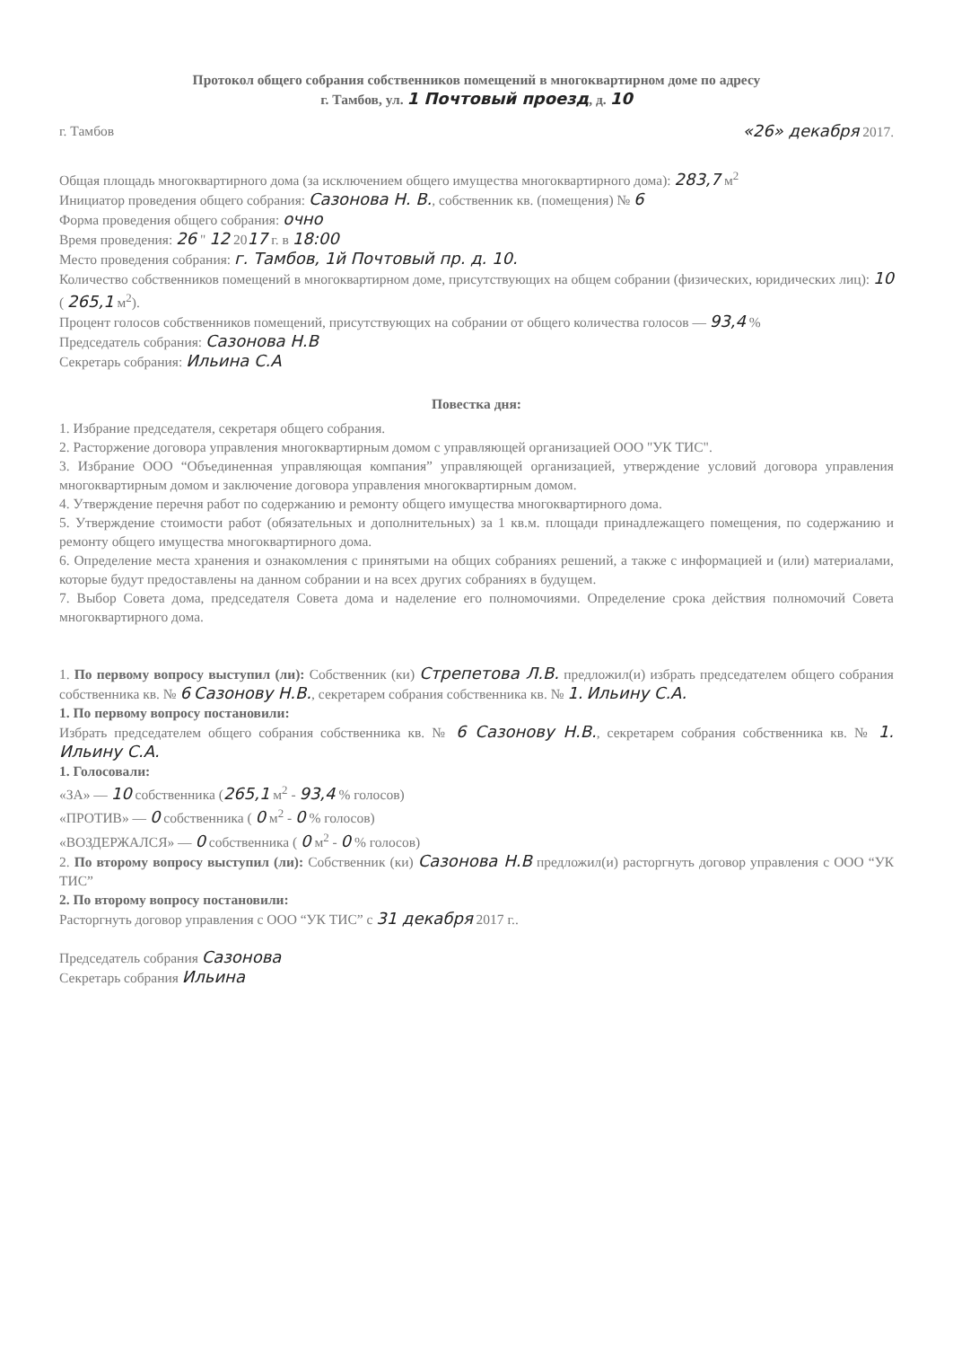Протокол общего собрания собственников помещений в многоквартирном доме по адресу
г. Тамбов, ул. 1 Почтовый проезд, д. 10
г. Тамбов «26» декабря 2017.
Общая площадь многоквартирного дома (за исключением общего имущества многоквартирного дома): 283,7 м<sup>2</sup>
Инициатор проведения общего собрания: Сазонова Н. В., собственник кв. (помещения) № 6
Форма проведения общего собрания: очно
Время проведения: 26 " 12 2017 г. в 18:00
Место проведения собрания: г. Тамбов, 1й Почтовый пр. д. 10.
Количество собственников помещений в многоквартирном доме, присутствующих на общем собрании (физических, юридических лиц): 10 ( 265,1 м<sup>2</sup>).
Процент голосов собственников помещений, присутствующих на собрании от общего количества голосов — 93,4 %
Председатель собрания: Сазонова Н.В
Секретарь собрания: Ильина С.А
Повестка дня:
1. Избрание председателя, секретаря общего собрания.
2. Расторжение договора управления многоквартирным домом с управляющей организацией ООО "УК ТИС".
3. Избрание ООО “Объединенная управляющая компания” управляющей организацией, утверждение условий договора управления многоквартирным домом и заключение договора управления многоквартирным домом.
4. Утверждение перечня работ по содержанию и ремонту общего имущества многоквартирного дома.
5. Утверждение стоимости работ (обязательных и дополнительных) за 1 кв.м. площади принадлежащего помещения, по содержанию и ремонту общего имущества многоквартирного дома.
6. Определение места хранения и ознакомления с принятыми на общих собраниях решений, а также с информацией и (или) материалами, которые будут предоставлены на данном собрании и на всех других собраниях в будущем.
7. Выбор Совета дома, председателя Совета дома и наделение его полномочиями. Определение срока действия полномочий Совета многоквартирного дома.
1. По первому вопросу выступил (ли): Собственник (ки) Стрепетова Л.В. предложил(и) избрать председателем общего собрания собственника кв. № 6 Сазонову Н.В., секретарем собрания собственника кв. № 1. Ильину С.А.
1. По первому вопросу постановили:
Избрать председателем общего собрания собственника кв. № 6 Сазонову Н.В., секретарем собрания собственника кв. № 1. Ильину С.А.
1. Голосовали:
«ЗА» — 10 собственника (265,1 м<sup>2</sup> - 93,4 % голосов)
«ПРОТИВ» — 0 собственника ( 0 м<sup>2</sup> - 0 % голосов)
«ВОЗДЕРЖАЛСЯ» — 0 собственника ( 0 м<sup>2</sup> - 0 % голосов)
2. По второму вопросу выступил (ли): Собственник (ки) Сазонова Н.В предложил(и) расторгнуть договор управления с ООО “УК ТИС”
2. По второму вопросу постановили:
Расторгнуть договор управления с ООО “УК ТИС” с 31 декабря 2017 г..
Председатель собрания Сазонова
Секретарь собрания Ильина